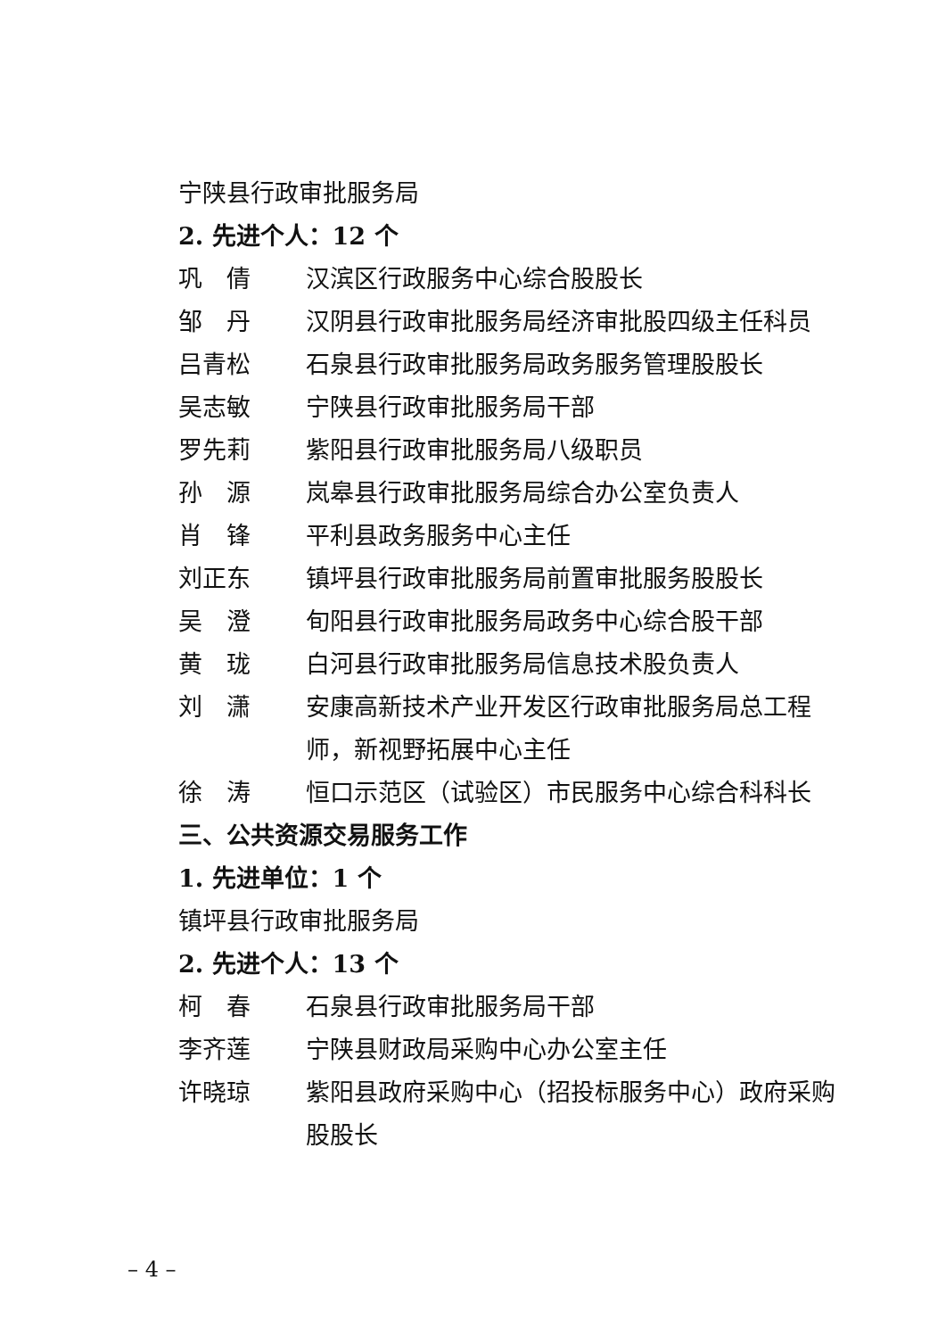宁陕县行政审批服务局
2. 先进个人：12 个
巩　倩 汉滨区行政服务中心综合股股长
邹　丹 汉阴县行政审批服务局经济审批股四级主任科员
吕青松 石泉县行政审批服务局政务服务管理股股长
吴志敏 宁陕县行政审批服务局干部
罗先莉 紫阳县行政审批服务局八级职员
孙　源 岚皋县行政审批服务局综合办公室负责人
肖　锋 平利县政务服务中心主任
刘正东 镇坪县行政审批服务局前置审批服务股股长
吴　澄 旬阳县行政审批服务局政务中心综合股干部
黄　珑 白河县行政审批服务局信息技术股负责人
刘　潇 安康高新技术产业开发区行政审批服务局总工程师，新视野拓展中心主任
徐　涛 恒口示范区（试验区）市民服务中心综合科科长
三、公共资源交易服务工作
1. 先进单位：1 个
镇坪县行政审批服务局
2. 先进个人：13 个
柯　春 石泉县行政审批服务局干部
李齐莲 宁陕县财政局采购中心办公室主任
许晓琼 紫阳县政府采购中心（招投标服务中心）政府采购股股长
– 4 –